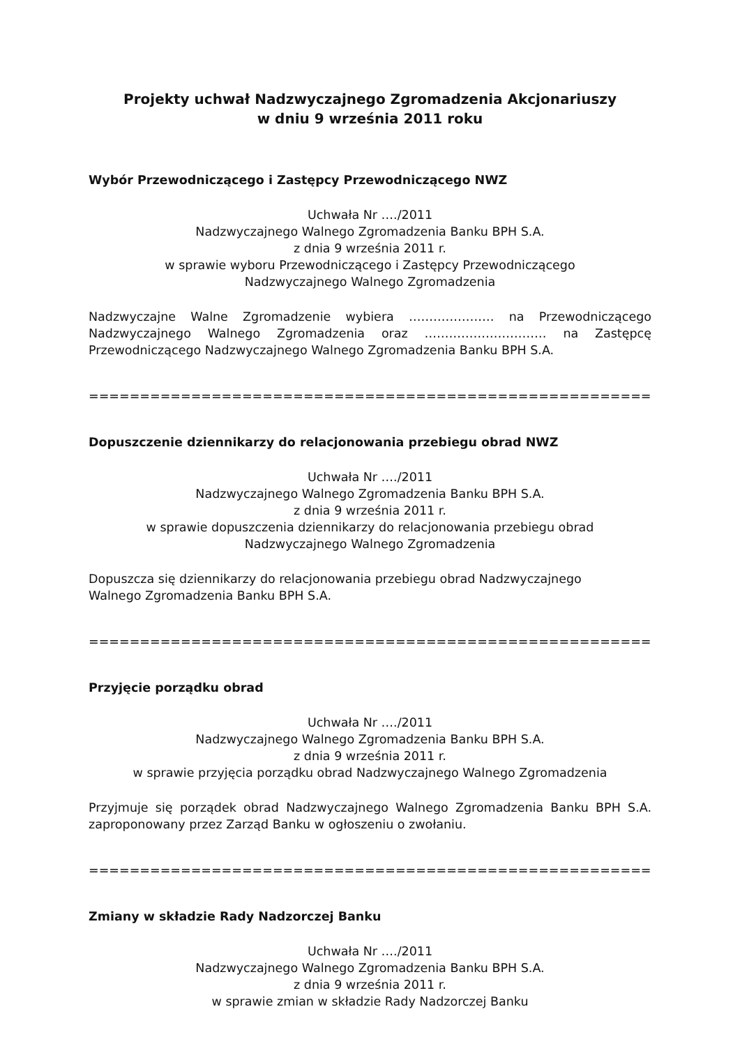Projekty uchwał Nadzwyczajnego Zgromadzenia Akcjonariuszy
w dniu 9 września 2011 roku
Wybór Przewodniczącego i Zastępcy Przewodniczącego NWZ
Uchwała Nr …./2011
Nadzwyczajnego Walnego Zgromadzenia Banku BPH S.A.
z dnia 9 września 2011 r.
w sprawie wyboru Przewodniczącego i Zastępcy Przewodniczącego
Nadzwyczajnego Walnego Zgromadzenia
Nadzwyczajne Walne Zgromadzenie wybiera ………………… na Przewodniczącego Nadzwyczajnego Walnego Zgromadzenia oraz ………………………… na Zastępcę Przewodniczącego Nadzwyczajnego Walnego Zgromadzenia Banku BPH S.A.
==========================================================================
Dopuszczenie dziennikarzy do relacjonowania przebiegu obrad NWZ
Uchwała Nr …./2011
Nadzwyczajnego Walnego Zgromadzenia Banku BPH S.A.
z dnia 9 września 2011 r.
w sprawie dopuszczenia dziennikarzy do relacjonowania przebiegu obrad
Nadzwyczajnego Walnego Zgromadzenia
Dopuszcza się dziennikarzy do relacjonowania przebiegu obrad Nadzwyczajnego
Walnego Zgromadzenia Banku BPH S.A.
==========================================================================
Przyjęcie porządku obrad
Uchwała Nr …./2011
Nadzwyczajnego Walnego Zgromadzenia Banku BPH S.A.
z dnia 9 września 2011 r.
w sprawie przyjęcia porządku obrad Nadzwyczajnego Walnego Zgromadzenia
Przyjmuje się porządek obrad Nadzwyczajnego Walnego Zgromadzenia Banku BPH S.A. zaproponowany przez Zarząd Banku w ogłoszeniu o zwołaniu.
==========================================================================
Zmiany w składzie Rady Nadzorczej Banku
Uchwała Nr …./2011
Nadzwyczajnego Walnego Zgromadzenia Banku BPH S.A.
z dnia 9 września 2011 r.
w sprawie zmian w składzie Rady Nadzorczej Banku